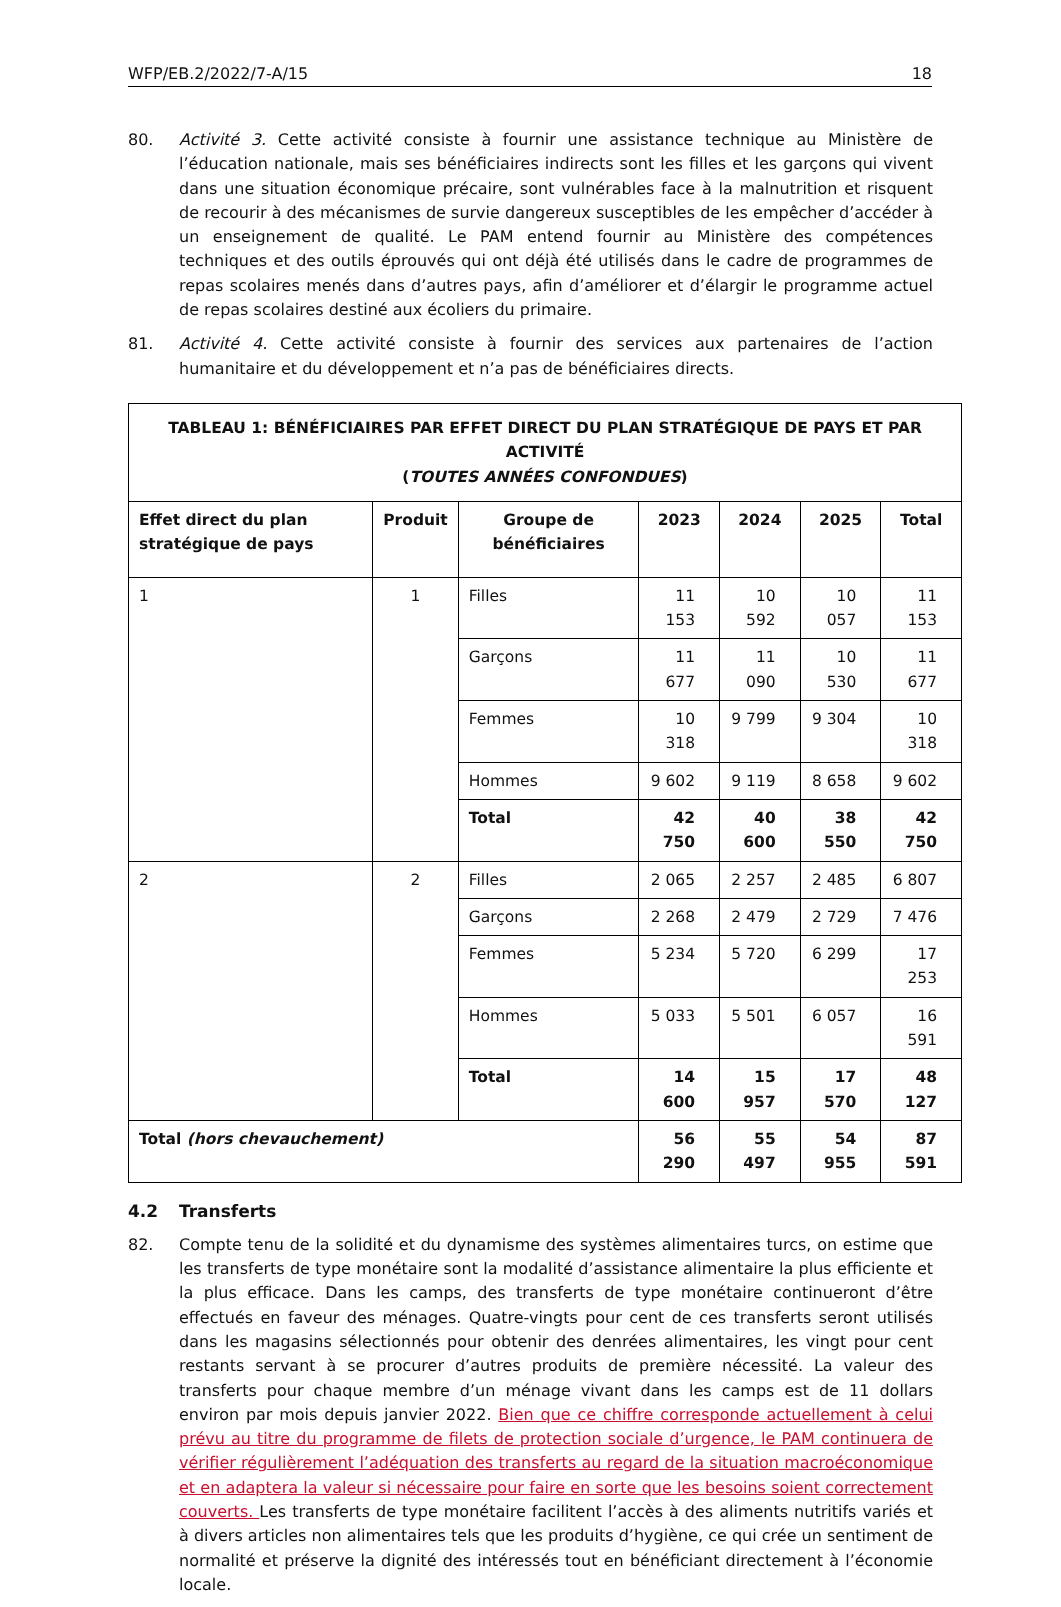WFP/EB.2/2022/7-A/15 18
80. Activité 3. Cette activité consiste à fournir une assistance technique au Ministère de l’éducation nationale, mais ses bénéficiaires indirects sont les filles et les garçons qui vivent dans une situation économique précaire, sont vulnérables face à la malnutrition et risquent de recourir à des mécanismes de survie dangereux susceptibles de les empêcher d’accéder à un enseignement de qualité. Le PAM entend fournir au Ministère des compétences techniques et des outils éprouvés qui ont déjà été utilisés dans le cadre de programmes de repas scolaires menés dans d’autres pays, afin d’améliorer et d’élargir le programme actuel de repas scolaires destiné aux écoliers du primaire.
81. Activité 4. Cette activité consiste à fournir des services aux partenaires de l’action humanitaire et du développement et n’a pas de bénéficiaires directs.
| TABLEAU 1: BÉNÉFICIAIRES PAR EFFET DIRECT DU PLAN STRATÉGIQUE DE PAYS ET PAR ACTIVITÉ ( TOUTES ANNÉES CONFONDUES ) | | | | | | |
| --- | --- | --- | --- | --- | --- | --- |
| Effet direct du plan stratégique de pays | Produit | Groupe de bénéficiaires | 2023 | 2024 | 2025 | Total |
| 1 | 1 | Filles | 11 153 | 10 592 | 10 057 | 11 153 |
| | | Garçons | 11 677 | 11 090 | 10 530 | 11 677 |
| | | Femmes | 10 318 | 9 799 | 9 304 | 10 318 |
| | | Hommes | 9 602 | 9 119 | 8 658 | 9 602 |
| | | Total | 42 750 | 40 600 | 38 550 | 42 750 |
| 2 | 2 | Filles | 2 065 | 2 257 | 2 485 | 6 807 |
| | | Garçons | 2 268 | 2 479 | 2 729 | 7 476 |
| | | Femmes | 5 234 | 5 720 | 6 299 | 17 253 |
| | | Hommes | 5 033 | 5 501 | 6 057 | 16 591 |
| | | Total | 14 600 | 15 957 | 17 570 | 48 127 |
| Total (hors chevauchement) | | | 56 290 | 55 497 | 54 955 | 87 591 |
4.2 Transferts
82. Compte tenu de la solidité et du dynamisme des systèmes alimentaires turcs, on estime que les transferts de type monétaire sont la modalité d’assistance alimentaire la plus efficiente et la plus efficace. Dans les camps, des transferts de type monétaire continueront d’être effectués en faveur des ménages. Quatre-vingts pour cent de ces transferts seront utilisés dans les magasins sélectionnés pour obtenir des denrées alimentaires, les vingt pour cent restants servant à se procurer d’autres produits de première nécessité. La valeur des transferts pour chaque membre d’un ménage vivant dans les camps est de 11 dollars environ par mois depuis janvier 2022. Bien que ce chiffre corresponde actuellement à celui prévu au titre du programme de filets de protection sociale d’urgence, le PAM continuera de vérifier régulièrement l’adéquation des transferts au regard de la situation macroéconomique et en adaptera la valeur si nécessaire pour faire en sorte que les besoins soient correctement couverts. Les transferts de type monétaire facilitent l’accès à des aliments nutritifs variés et à divers articles non alimentaires tels que les produits d’hygiène, ce qui crée un sentiment de normalité et préserve la dignité des intéressés tout en bénéficiant directement à l’économie locale.